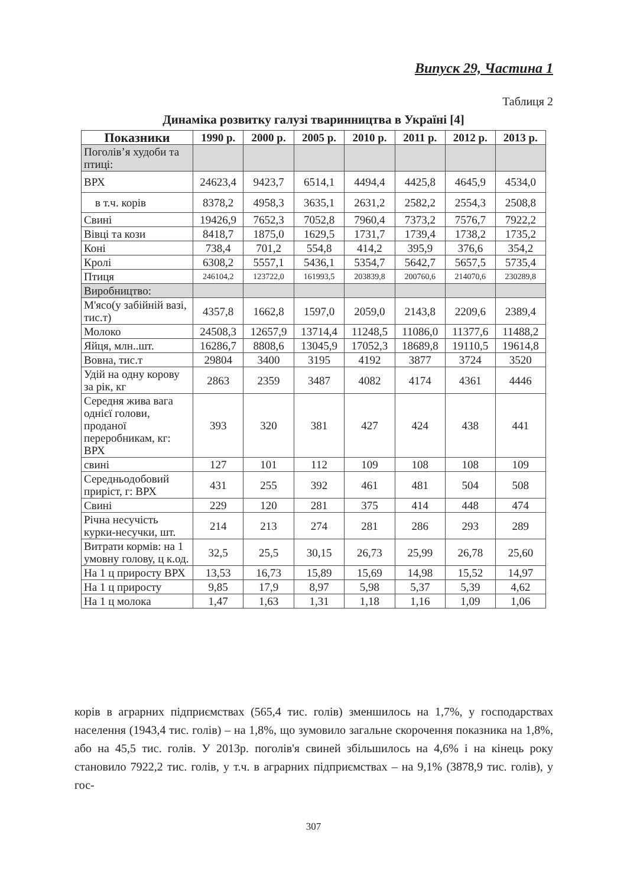Випуск 29, Частина 1
Таблиця 2
Динаміка розвитку галузі тваринництва в Україні [4]
| Показники | 1990 р. | 2000 р. | 2005 р. | 2010 р. | 2011 р. | 2012 р. | 2013 р. |
| --- | --- | --- | --- | --- | --- | --- | --- |
| Поголів’я худоби та птиці: | | | | | | | |
| ВРХ | 24623,4 | 9423,7 | 6514,1 | 4494,4 | 4425,8 | 4645,9 | 4534,0 |
| в т.ч. корів | 8378,2 | 4958,3 | 3635,1 | 2631,2 | 2582,2 | 2554,3 | 2508,8 |
| Свині | 19426,9 | 7652,3 | 7052,8 | 7960,4 | 7373,2 | 7576,7 | 7922,2 |
| Вівці та кози | 8418,7 | 1875,0 | 1629,5 | 1731,7 | 1739,4 | 1738,2 | 1735,2 |
| Коні | 738,4 | 701,2 | 554,8 | 414,2 | 395,9 | 376,6 | 354,2 |
| Кролі | 6308,2 | 5557,1 | 5436,1 | 5354,7 | 5642,7 | 5657,5 | 5735,4 |
| Птиця | 246104,2 | 123722,0 | 161993,5 | 203839,8 | 200760,6 | 214070,6 | 230289,8 |
| Виробництво: | | | | | | | |
| М'ясо(у забійній вазі, тис.т) | 4357,8 | 1662,8 | 1597,0 | 2059,0 | 2143,8 | 2209,6 | 2389,4 |
| Молоко | 24508,3 | 12657,9 | 13714,4 | 11248,5 | 11086,0 | 11377,6 | 11488,2 |
| Яйця, млн..шт. | 16286,7 | 8808,6 | 13045,9 | 17052,3 | 18689,8 | 19110,5 | 19614,8 |
| Вовна, тис.т | 29804 | 3400 | 3195 | 4192 | 3877 | 3724 | 3520 |
| Удій на одну корову за рік, кг | 2863 | 2359 | 3487 | 4082 | 4174 | 4361 | 4446 |
| Середня жива вага однієї голови, проданої переробникам, кг: ВРХ | 393 | 320 | 381 | 427 | 424 | 438 | 441 |
| свині | 127 | 101 | 112 | 109 | 108 | 108 | 109 |
| Середньодобовий приріст, г: ВРХ | 431 | 255 | 392 | 461 | 481 | 504 | 508 |
| Свині | 229 | 120 | 281 | 375 | 414 | 448 | 474 |
| Річна несучість курки-несучки, шт. | 214 | 213 | 274 | 281 | 286 | 293 | 289 |
| Витрати кормів: на 1 умовну голову, ц к.од. | 32,5 | 25,5 | 30,15 | 26,73 | 25,99 | 26,78 | 25,60 |
| На 1 ц приросту ВРХ | 13,53 | 16,73 | 15,89 | 15,69 | 14,98 | 15,52 | 14,97 |
| На 1 ц приросту | 9,85 | 17,9 | 8,97 | 5,98 | 5,37 | 5,39 | 4,62 |
| На 1 ц молока | 1,47 | 1,63 | 1,31 | 1,18 | 1,16 | 1,09 | 1,06 |
корів в аграрних підприємствах (565,4 тис. голів) зменшилось на 1,7%, у господарствах населення (1943,4 тис. голів) – на 1,8%, що зумовило загальне скорочення показника на 1,8%, або на 45,5 тис. голів. У 2013р. поголів'я свиней збільшилось на 4,6% і на кінець року становило 7922,2 тис. голів, у т.ч. в аграрних підприємствах – на 9,1% (3878,9 тис. голів), у гос-
307